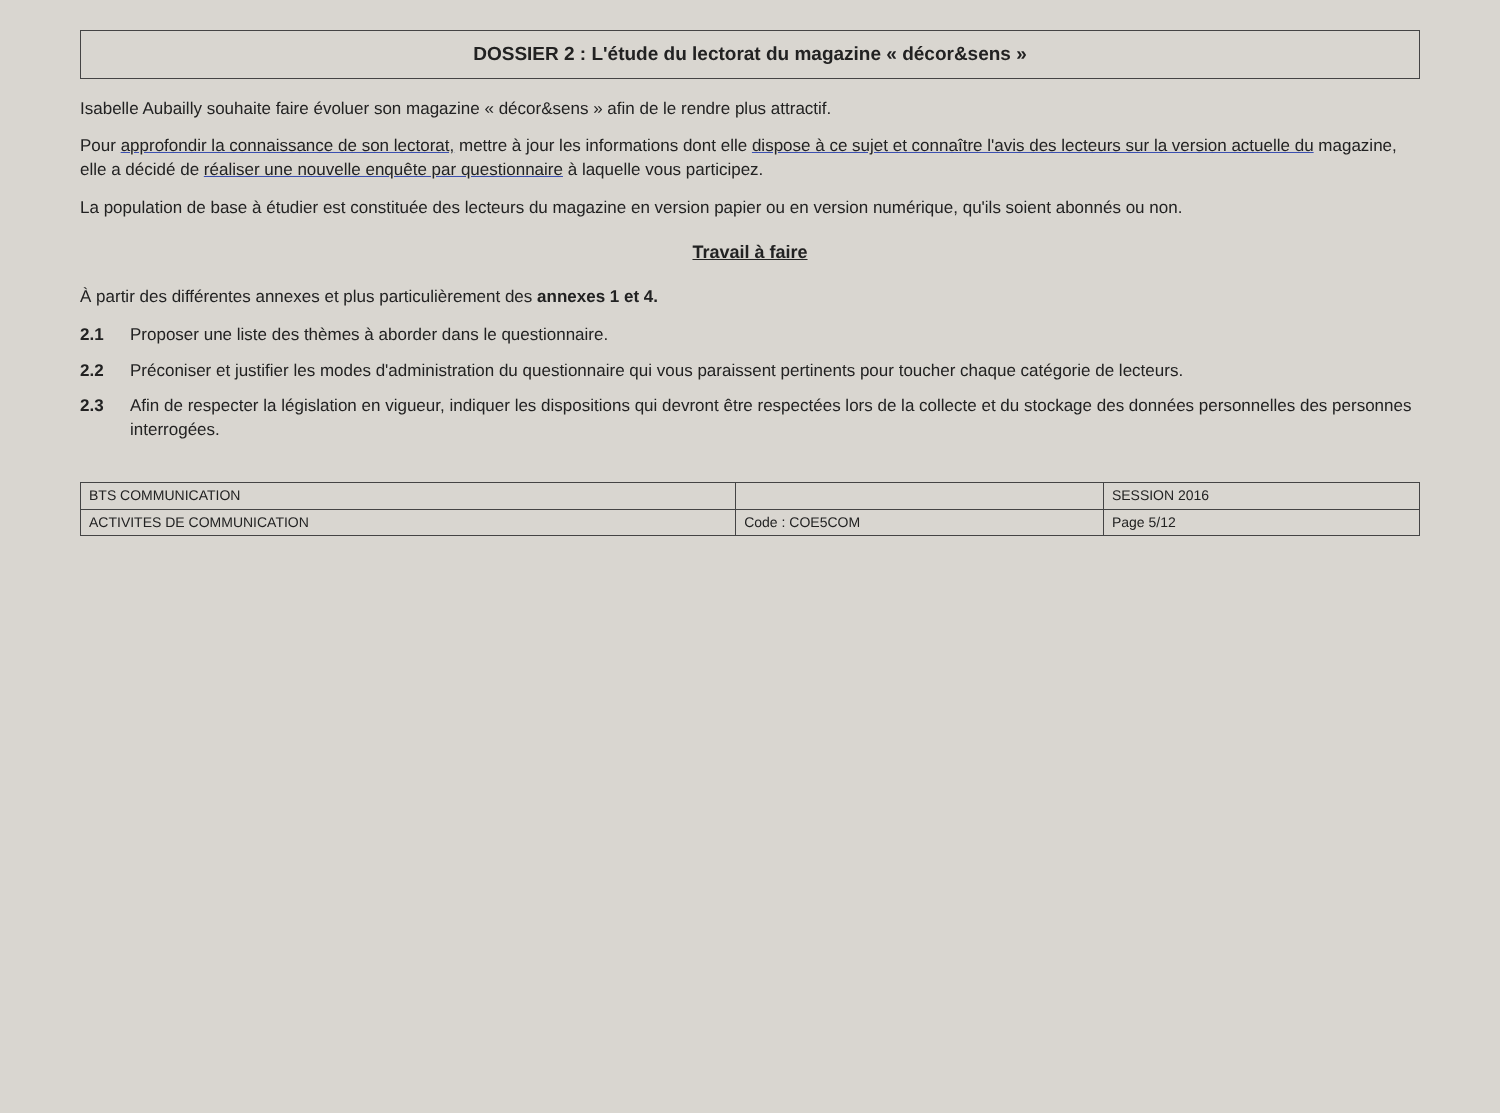DOSSIER 2 : L'étude du lectorat du magazine « décor&sens »
Isabelle Aubailly souhaite faire évoluer son magazine « décor&sens » afin de le rendre plus attractif.
Pour approfondir la connaissance de son lectorat, mettre à jour les informations dont elle dispose à ce sujet et connaître l'avis des lecteurs sur la version actuelle du magazine, elle a décidé de réaliser une nouvelle enquête par questionnaire à laquelle vous participez.
La population de base à étudier est constituée des lecteurs du magazine en version papier ou en version numérique, qu'ils soient abonnés ou non.
Travail à faire
À partir des différentes annexes et plus particulièrement des annexes 1 et 4.
2.1 Proposer une liste des thèmes à aborder dans le questionnaire.
2.2 Préconiser et justifier les modes d'administration du questionnaire qui vous paraissent pertinents pour toucher chaque catégorie de lecteurs.
2.3 Afin de respecter la législation en vigueur, indiquer les dispositions qui devront être respectées lors de la collecte et du stockage des données personnelles des personnes interrogées.
| BTS COMMUNICATION | | SESSION 2016 |
| ACTIVITES DE COMMUNICATION | Code : COE5COM | Page 5/12 |